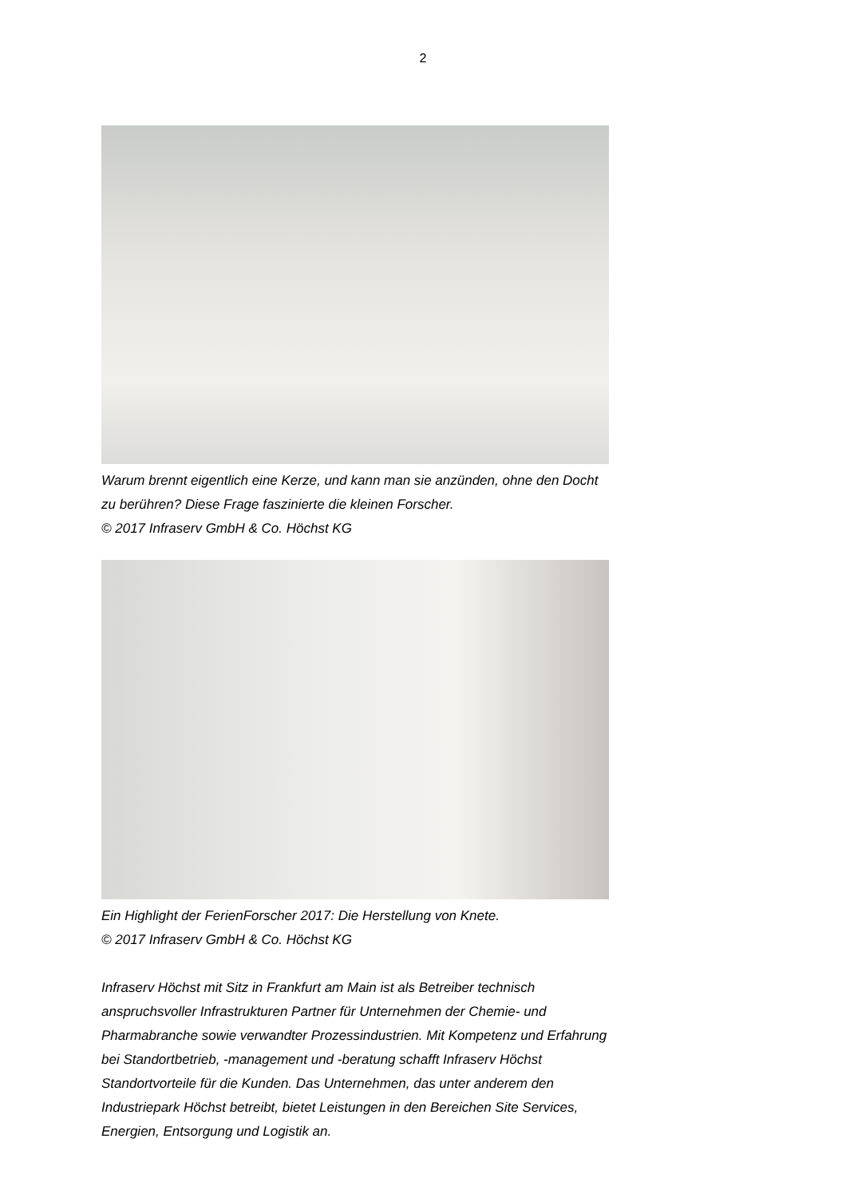2
Warum brennt eigentlich eine Kerze, und kann man sie anzünden, ohne den Docht zu berühren? Diese Frage faszinierte die kleinen Forscher.
© 2017 Infraserv GmbH & Co. Höchst KG
Ein Highlight der FerienForscher 2017: Die Herstellung von Knete.
© 2017 Infraserv GmbH & Co. Höchst KG
Infraserv Höchst mit Sitz in Frankfurt am Main ist als Betreiber technisch anspruchsvoller Infrastrukturen Partner für Unternehmen der Chemie- und Pharmabranche sowie verwandter Prozessindustrien. Mit Kompetenz und Erfahrung bei Standortbetrieb, -management und -beratung schafft Infraserv Höchst Standortvorteile für die Kunden. Das Unternehmen, das unter anderem den Industriepark Höchst betreibt, bietet Leistungen in den Bereichen Site Services, Energien, Entsorgung und Logistik an.